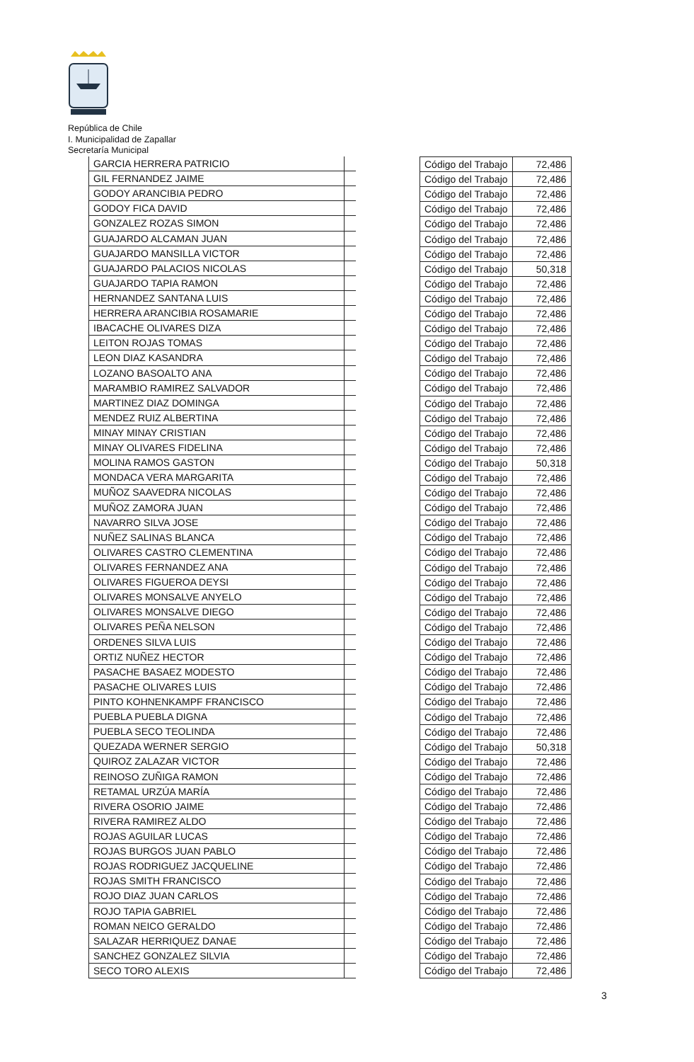República de Chile
I. Municipalidad de Zapallar
Secretaría Municipal
| GARCIA HERRERA PATRICIO | |
| GIL FERNANDEZ JAIME | |
| GODOY ARANCIBIA PEDRO | |
| GODOY FICA DAVID | |
| GONZALEZ ROZAS SIMON | |
| GUAJARDO ALCAMAN JUAN | |
| GUAJARDO MANSILLA VICTOR | |
| GUAJARDO PALACIOS NICOLAS | |
| GUAJARDO TAPIA RAMON | |
| HERNANDEZ SANTANA LUIS | |
| HERRERA ARANCIBIA ROSAMARIE | |
| IBACACHE OLIVARES DIZA | |
| LEITON ROJAS TOMAS | |
| LEON DIAZ KASANDRA | |
| LOZANO BASOALTO ANA | |
| MARAMBIO RAMIREZ SALVADOR | |
| MARTINEZ DIAZ DOMINGA | |
| MENDEZ RUIZ ALBERTINA | |
| MINAY MINAY CRISTIAN | |
| MINAY OLIVARES FIDELINA | |
| MOLINA RAMOS GASTON | |
| MONDACA VERA MARGARITA | |
| MUÑOZ SAAVEDRA NICOLAS | |
| MUÑOZ ZAMORA JUAN | |
| NAVARRO SILVA JOSE | |
| NUÑEZ SALINAS BLANCA | |
| OLIVARES CASTRO CLEMENTINA | |
| OLIVARES FERNANDEZ ANA | |
| OLIVARES FIGUEROA DEYSI | |
| OLIVARES MONSALVE ANYELO | |
| OLIVARES MONSALVE DIEGO | |
| OLIVARES PEÑA NELSON | |
| ORDENES SILVA LUIS | |
| ORTIZ NUÑEZ HECTOR | |
| PASACHE BASAEZ MODESTO | |
| PASACHE OLIVARES LUIS | |
| PINTO KOHNENKAMPF FRANCISCO | |
| PUEBLA PUEBLA DIGNA | |
| PUEBLA SECO TEOLINDA | |
| QUEZADA WERNER SERGIO | |
| QUIROZ ZALAZAR VICTOR | |
| REINOSO ZUÑIGA RAMON | |
| RETAMAL URZÚA MARÍA | |
| RIVERA OSORIO JAIME | |
| RIVERA RAMIREZ ALDO | |
| ROJAS AGUILAR LUCAS | |
| ROJAS BURGOS JUAN PABLO | |
| ROJAS RODRIGUEZ JACQUELINE | |
| ROJAS SMITH FRANCISCO | |
| ROJO DIAZ JUAN CARLOS | |
| ROJO TAPIA GABRIEL | |
| ROMAN NEICO GERALDO | |
| SALAZAR HERRIQUEZ DANAE | |
| SANCHEZ GONZALEZ SILVIA | |
| SECO TORO ALEXIS | |
| Código del Trabajo | 72,486 |
| Código del Trabajo | 72,486 |
| Código del Trabajo | 72,486 |
| Código del Trabajo | 72,486 |
| Código del Trabajo | 72,486 |
| Código del Trabajo | 72,486 |
| Código del Trabajo | 72,486 |
| Código del Trabajo | 50,318 |
| Código del Trabajo | 72,486 |
| Código del Trabajo | 72,486 |
| Código del Trabajo | 72,486 |
| Código del Trabajo | 72,486 |
| Código del Trabajo | 72,486 |
| Código del Trabajo | 72,486 |
| Código del Trabajo | 72,486 |
| Código del Trabajo | 72,486 |
| Código del Trabajo | 72,486 |
| Código del Trabajo | 72,486 |
| Código del Trabajo | 72,486 |
| Código del Trabajo | 72,486 |
| Código del Trabajo | 50,318 |
| Código del Trabajo | 72,486 |
| Código del Trabajo | 72,486 |
| Código del Trabajo | 72,486 |
| Código del Trabajo | 72,486 |
| Código del Trabajo | 72,486 |
| Código del Trabajo | 72,486 |
| Código del Trabajo | 72,486 |
| Código del Trabajo | 72,486 |
| Código del Trabajo | 72,486 |
| Código del Trabajo | 72,486 |
| Código del Trabajo | 72,486 |
| Código del Trabajo | 72,486 |
| Código del Trabajo | 72,486 |
| Código del Trabajo | 72,486 |
| Código del Trabajo | 72,486 |
| Código del Trabajo | 72,486 |
| Código del Trabajo | 72,486 |
| Código del Trabajo | 72,486 |
| Código del Trabajo | 50,318 |
| Código del Trabajo | 72,486 |
| Código del Trabajo | 72,486 |
| Código del Trabajo | 72,486 |
| Código del Trabajo | 72,486 |
| Código del Trabajo | 72,486 |
| Código del Trabajo | 72,486 |
| Código del Trabajo | 72,486 |
| Código del Trabajo | 72,486 |
| Código del Trabajo | 72,486 |
| Código del Trabajo | 72,486 |
| Código del Trabajo | 72,486 |
| Código del Trabajo | 72,486 |
| Código del Trabajo | 72,486 |
| Código del Trabajo | 72,486 |
| Código del Trabajo | 72,486 |
3